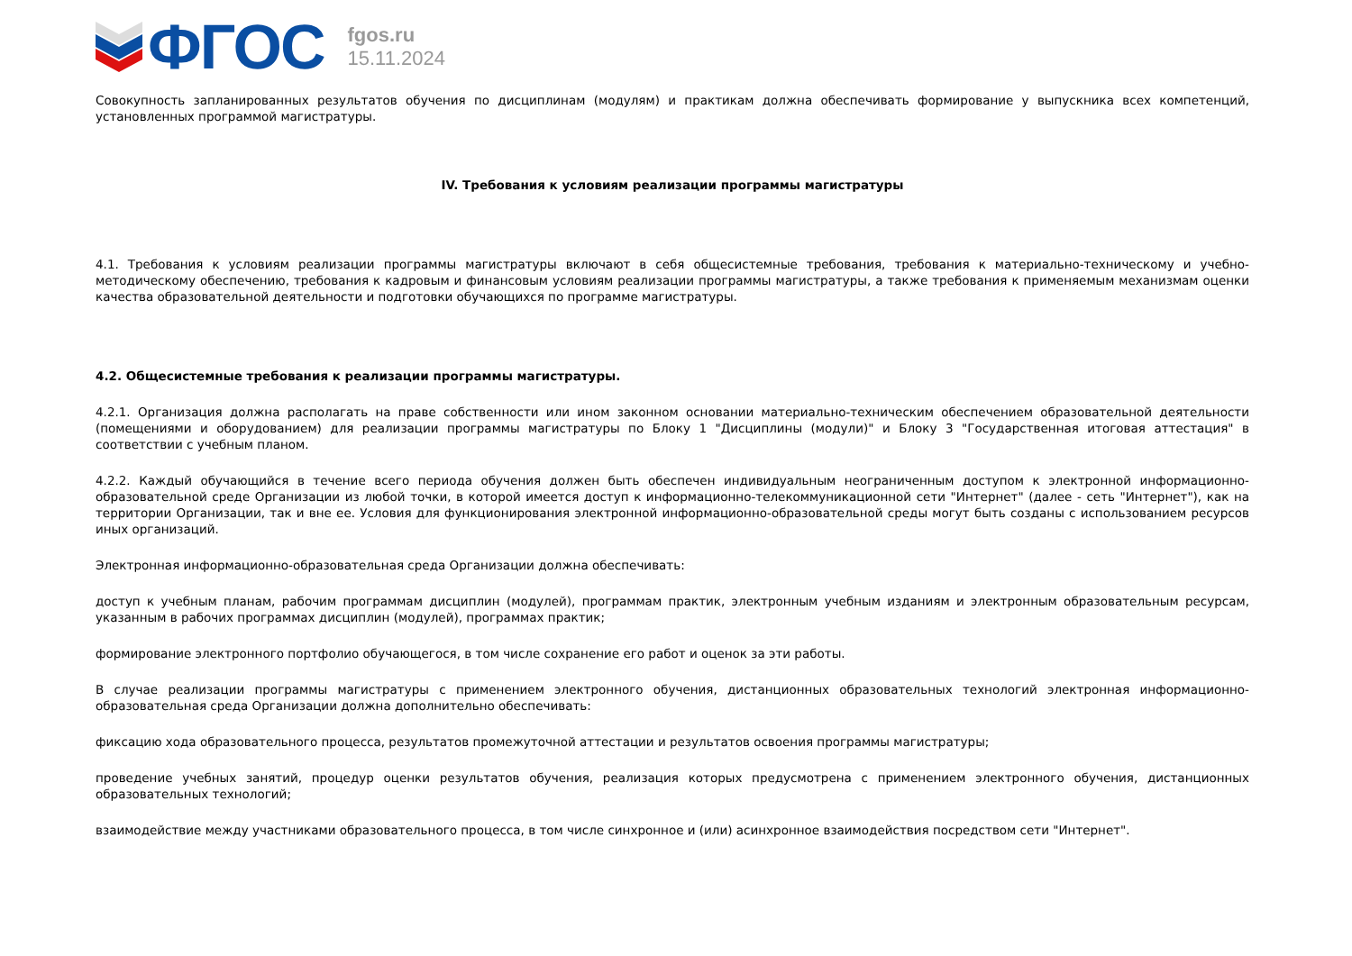ФГОС
fgos.ru
15.11.2024
Совокупность запланированных результатов обучения по дисциплинам (модулям) и практикам должна обеспечивать формирование у выпускника всех компетенций, установленных программой магистратуры.
IV. Требования к условиям реализации программы магистратуры
4.1. Требования к условиям реализации программы магистратуры включают в себя общесистемные требования, требования к материально-техническому и учебно-методическому обеспечению, требования к кадровым и финансовым условиям реализации программы магистратуры, а также требования к применяемым механизмам оценки качества образовательной деятельности и подготовки обучающихся по программе магистратуры.
4.2. Общесистемные требования к реализации программы магистратуры.
4.2.1. Организация должна располагать на праве собственности или ином законном основании материально-техническим обеспечением образовательной деятельности (помещениями и оборудованием) для реализации программы магистратуры по Блоку 1 "Дисциплины (модули)" и Блоку 3 "Государственная итоговая аттестация" в соответствии с учебным планом.
4.2.2. Каждый обучающийся в течение всего периода обучения должен быть обеспечен индивидуальным неограниченным доступом к электронной информационно-образовательной среде Организации из любой точки, в которой имеется доступ к информационно-телекоммуникационной сети "Интернет" (далее - сеть "Интернет"), как на территории Организации, так и вне ее. Условия для функционирования электронной информационно-образовательной среды могут быть созданы с использованием ресурсов иных организаций.
Электронная информационно-образовательная среда Организации должна обеспечивать:
доступ к учебным планам, рабочим программам дисциплин (модулей), программам практик, электронным учебным изданиям и электронным образовательным ресурсам, указанным в рабочих программах дисциплин (модулей), программах практик;
формирование электронного портфолио обучающегося, в том числе сохранение его работ и оценок за эти работы.
В случае реализации программы магистратуры с применением электронного обучения, дистанционных образовательных технологий электронная информационно-образовательная среда Организации должна дополнительно обеспечивать:
фиксацию хода образовательного процесса, результатов промежуточной аттестации и результатов освоения программы магистратуры;
проведение учебных занятий, процедур оценки результатов обучения, реализация которых предусмотрена с применением электронного обучения, дистанционных образовательных технологий;
взаимодействие между участниками образовательного процесса, в том числе синхронное и (или) асинхронное взаимодействия посредством сети "Интернет".